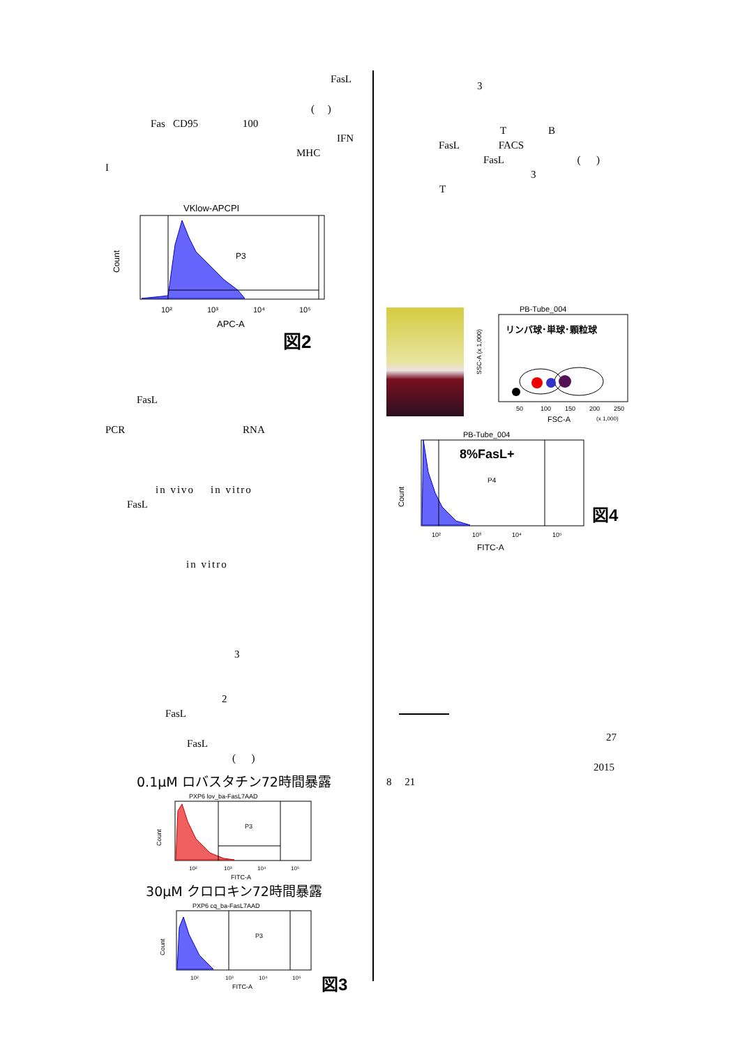FasL
( )
Fas CD95 100
IFN
MHC
I
VKlow-APCPI
P3
Count
10²
10³
10⁴
10⁵
APC-A
図2
FasL
PCR RNA
in vivo in vitro
FasL
in vitro
3
2
FasL
FasL
( )
0.1μM ロバスタチン72時間暴露
PXP6 lov_ba-FasL7AAD
P3
Count
10²
10³
10⁴
10⁵
FITC-A
30μM クロロキン72時間暴露
PXP6 cq_ba-FasL7AAD
P3
Count
10²
10³
10⁴
10⁵
FITC-A
図3
3
T B
FasL FACS
FasL ( )
3
T
PB-Tube_004
リンパ球･単球･顆粒球
SSC-A (x 1,000)
50
100
150
200
250
FSC-A
(x 1,000)
PB-Tube_004
8%FasL+
P4
Count
10²
10³
10⁴
10⁵
FITC-A
図4
27
2015
8 21